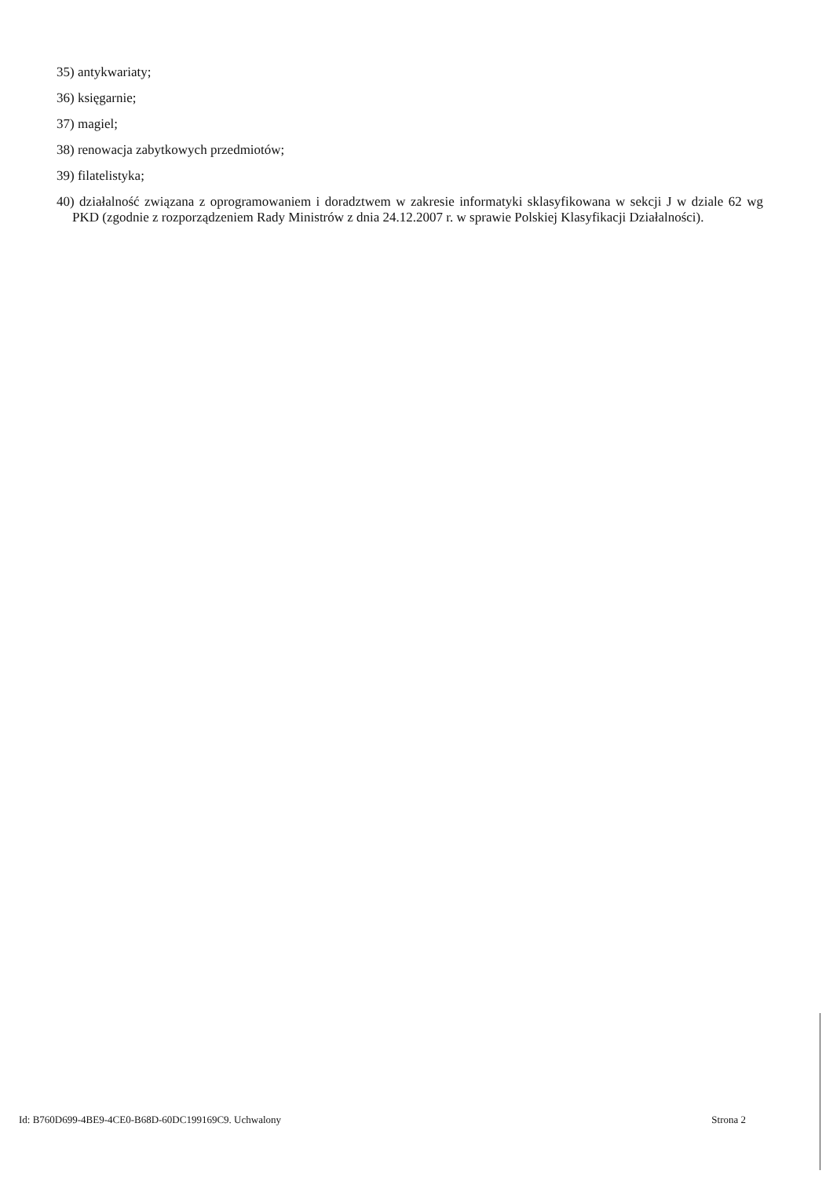35) antykwariaty;
36) księgarnie;
37) magiel;
38) renowacja zabytkowych przedmiotów;
39) filatelistyka;
40) działalność związana z oprogramowaniem i doradztwem w zakresie informatyki sklasyfikowana w sekcji J w dziale 62 wg PKD (zgodnie z rozporządzeniem Rady Ministrów z dnia 24.12.2007 r. w sprawie Polskiej Klasyfikacji Działalności).
Id: B760D699-4BE9-4CE0-B68D-60DC199169C9. Uchwalony Strona 2